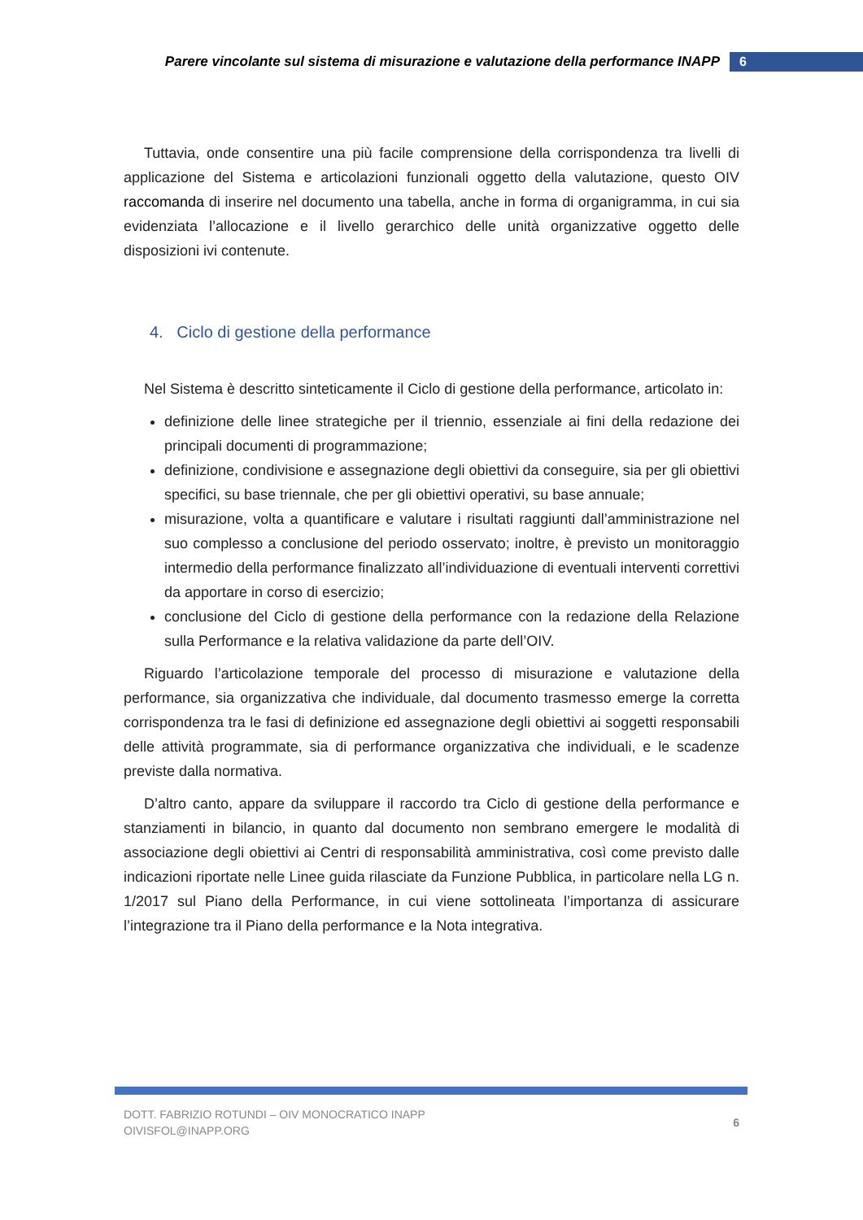Parere vincolante sul sistema di misurazione e valutazione della performance INAPP 6
Tuttavia, onde consentire una più facile comprensione della corrispondenza tra livelli di applicazione del Sistema e articolazioni funzionali oggetto della valutazione, questo OIV raccomanda di inserire nel documento una tabella, anche in forma di organigramma, in cui sia evidenziata l’allocazione e il livello gerarchico delle unità organizzative oggetto delle disposizioni ivi contenute.
4. Ciclo di gestione della performance
Nel Sistema è descritto sinteticamente il Ciclo di gestione della performance, articolato in:
definizione delle linee strategiche per il triennio, essenziale ai fini della redazione dei principali documenti di programmazione;
definizione, condivisione e assegnazione degli obiettivi da conseguire, sia per gli obiettivi specifici, su base triennale, che per gli obiettivi operativi, su base annuale;
misurazione, volta a quantificare e valutare i risultati raggiunti dall’amministrazione nel suo complesso a conclusione del periodo osservato; inoltre, è previsto un monitoraggio intermedio della performance finalizzato all’individuazione di eventuali interventi correttivi da apportare in corso di esercizio;
conclusione del Ciclo di gestione della performance con la redazione della Relazione sulla Performance e la relativa validazione da parte dell’OIV.
Riguardo l’articolazione temporale del processo di misurazione e valutazione della performance, sia organizzativa che individuale, dal documento trasmesso emerge la corretta corrispondenza tra le fasi di definizione ed assegnazione degli obiettivi ai soggetti responsabili delle attività programmate, sia di performance organizzativa che individuali, e le scadenze previste dalla normativa.
D’altro canto, appare da sviluppare il raccordo tra Ciclo di gestione della performance e stanziamenti in bilancio, in quanto dal documento non sembrano emergere le modalità di associazione degli obiettivi ai Centri di responsabilità amministrativa, così come previsto dalle indicazioni riportate nelle Linee guida rilasciate da Funzione Pubblica, in particolare nella LG n. 1/2017 sul Piano della Performance, in cui viene sottolineata l’importanza di assicurare l’integrazione tra il Piano della performance e la Nota integrativa.
DOTT. FABRIZIO ROTUNDI – OIV MONOCRATICO INAPP
OIVISFOL@INAPP.ORG
6